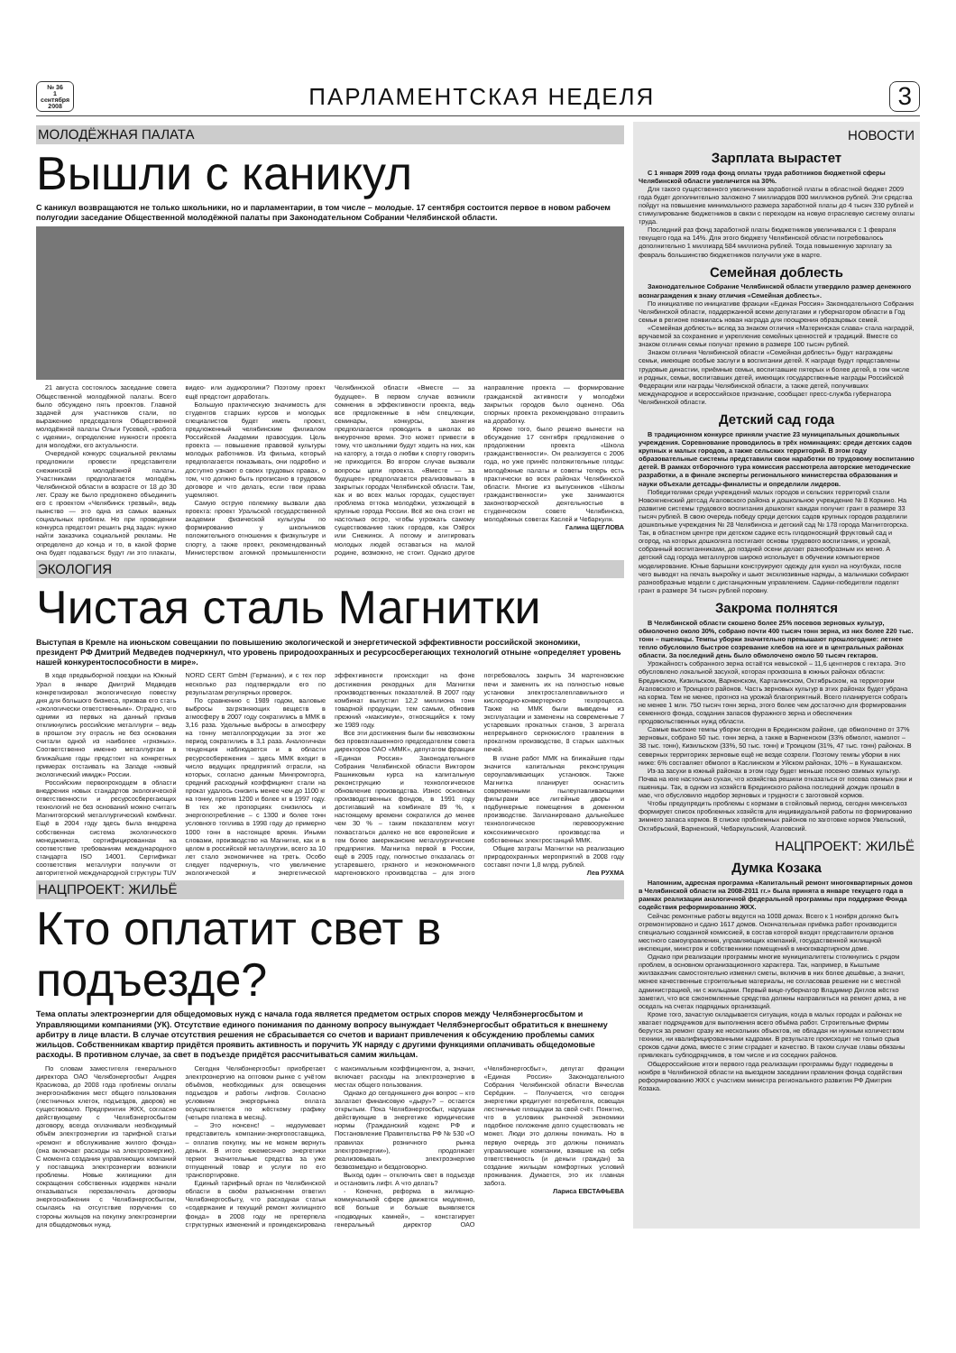№ 36
1
сентября
2008
ПАРЛАМЕНТСКАЯ НЕДЕЛЯ 3
МОЛОДЁЖНАЯ ПАЛАТА
Вышли с каникул
С каникул возвращаются не только школьники, но и парламентарии, в том числе – молодые. 17 сентября состоится первое в новом рабочем полугодии заседание Общественной молодёжной палаты при Законодательном Собрании Челябинской области.
21 августа состоялось заседание совета Общественной молодёжной палаты. Всего было обсуждено пять проектов. Главной задачей для участников стали, по выражению председателя Общественной молодёжной палаты Ольги Гусевой, «работа с идеями», определение нужности проекта для молодёжи, его актуальности.
Очередной конкурс социальной рекламы предложили провести представители снежинской молодёжной палаты. Участниками предполагается молодёжь Челябинской области в возрасте от 18 до 30 лет. Сразу же было предложено объединить его с проектом «Челябинск трезвый», ведь пьянство — это одна из самых важных социальных проблем. Но при проведении конкурса предстоит решить ряд задач: нужно найти заказчика социальной рекламы. Не определено до конца и то, в какой форме она будет подаваться: будут ли это плакаты, видео- или аудиоролики? Поэтому проект ещё предстоит доработать.
Большую практическую значимость для студентов старших курсов и молодых специалистов будет иметь проект, предложенный челябинским филиалом Российской Академии правосудия. Цель проекта — повышение правовой культуры молодых работников. Из фильма, который предполагается показывать, они подробно и доступно узнают о своих трудовых правах, о том, что должно быть прописано в трудовом договоре и что делать, если твои права ущемляют.
Самую острую полемику вызвали два проекта: проект Уральской государственной академии физической культуры по формированию у школьников положительного отношения к физкультуре и спорту, а также проект, рекомендованный Министерством атомной промышленности Челябинской области «Вместе — за будущее». В первом случае возникли сомнения в эффективности проекта, ведь все предложенные в нём спецлекции, семинары, конкурсы, занятия предполагается проводить в школах во внеурочное время. Это может привести в тому, что школьники будут ходить на них, как на каторгу, а тогда о любви к спорту говорить не приходится. Во втором случае вызвали вопросы цели проекта. «Вместе — за будущее» предполагается реализовывать в закрытых городах Челябинской области. Там, как и во всех малых городах, существует проблема оттока молодёжи, уезжающей в крупные города России. Всё же она стоит не настолько остро, чтобы угрожать самому существованию таких городов, как Озёрск или Снежинск. А потому и агитировать молодых людей оставаться на малой родине, возможно, не стоит. Однако другое направление проекта — формирование гражданской активности у молодёжи закрытых городов было оценено. Оба спорных проекта рекомендовано отправить на доработку.
Кроме того, было решено вынести на обсуждение 17 сентября предложение о продолжении проекта «Школа гражданственности». Он реализуется с 2006 года, но уже принёс положительные плоды: молодёжные палаты и советы теперь есть практически во всех районах Челябинской области. Многие из выпускников «Школы гражданственности» уже занимаются законотворческой деятельностью в студенческом совете Челябинска, молодёжных советах Каслей и Чебаркуля.
Галина ЩЕГЛОВА
ЭКОЛОГИЯ
Чистая сталь Магнитки
Выступая в Кремле на июньском совещании по повышению экологической и энергетической эффективности российской экономики, президент РФ Дмитрий Медведев подчеркнул, что уровень природоохранных и ресурсосберегающих технологий отныне «определяет уровень нашей конкурентоспособности в мире».
В ходе предвыборной поездки на Южный Урал в январе Дмитрий Медведев конкретизировал экологическую повестку дня для большого бизнеса, призвав его стать «экологически ответственным». Отрадно, что одними из первых на данный призыв откликнулись российские металлурги – ведь в прошлом эту отрасль не без основания считали одной из наиболее «грязных». Соответственно именно металлургам в ближайшие годы предстоит на конкретных примерах отстаивать на Западе «новый экологический имидж» России.
Российским первопроходцем в области внедрения новых стандартов экологической ответственности и ресурсосберегающих технологий не без оснований можно считать Магнитогорский металлургический комбинат. Ещё в 2004 году здесь была внедрена собственная система экологического менеджмента, сертифицированная на соответствие требованиям международного стандарта ISO 14001. Сертификат соответствия металлурги получили от авторитетной международной структуры TUV NORD CERT GmbH (Германия), и с тех пор несколько раз подтверждали его по результатам регулярных проверок.
По сравнению с 1989 годом, валовые выбросы загрязняющих веществ в атмосферу в 2007 году сократились в ММК в 3,16 раза. Удельные выбросы в атмосферу на тонну металлопродукции за этот же период сократились в 3,1 раза. Аналогичная тенденция наблюдается и в области ресурсосбережения – здесь ММК входит в число ведущих предприятий отрасли, на которых, согласно данным Минпромторга, средний расходный коэффициент стали на прокат удалось снизить менее чем до 1100 кг на тонну, против 1200 и более кг в 1997 году. В тех же пропорциях снизилось и энергопотребление – с 1300 и более тонн условного топлива в 1998 году до примерно 1000 тонн в настоящее время. Иными словами, производство на Магнитке, как и в целом в российской металлургии, всего за 10 лет стало экономичнее на треть. Особо следует подчеркнуть, что увеличение экологической и энергетической эффективности происходит на фоне достижения рекордных для Магнитки производственных показателей. В 2007 году комбинат выпустил 12,2 миллиона тонн товарной продукции, тем самым, обновив прежний «максимум», относящийся к тому же 1989 году.
Все эти достижения были бы невозможны без провозглашенного председателем совета директоров ОАО «ММК», депутатом фракции «Единая Россия» Законодательного Собрания Челябинской области Виктором Рашниковым курса на капитальную реконструкцию и технологическое обновление производства. Износ основных производственных фондов, в 1991 году достигавший на комбинате 89 %, к настоящему времени сократился до менее чем 30 % – таким показателем могут похвастаться далеко не все европейские и тем более американские металлургические предприятия. Магнитка первой в России, ещё в 2005 году, полностью отказалась от устаревшего, грязного и неэкономичного мартеновского производства – для этого потребовалось закрыть 34 мартеновские печи и заменить их на полностью новые установки электросталеплавильного и кислородно-конвертерного техпроцесса. Также на ММК были выведены из эксплуатации и заменены на современные 7 устаревших прокатных станов, 3 агрегата непрерывного сернокислого травления в прокатном производстве, 8 старых шахтных печей.
В плане работ ММК на ближайшие годы значится капитальная реконструкция сероулавливающих установок. Также Магнитка планирует оснастить современными пылеулавливающими фильтрами все литейные дворы и подбункерные помещения в доменном производстве. Запланировано дальнейшее технологическое перевооружение коксохимического производства и собственных электростанций ММК.
Общие затраты Магнитки на реализацию природоохранных мероприятий в 2008 году составят почти 1,8 млрд. рублей.
Лев РУХМА
НАЦПРОЕКТ: ЖИЛЬЁ
Кто оплатит свет в подъезде?
Тема оплаты электроэнергии для общедомовых нужд с начала года является предметом острых споров между Челябэнергосбытом и Управляющими компаниями (УК). Отсутствие единого понимания по данному вопросу вынуждает Челябэнергосбыт обратиться к внешнему арбитру в лице власти. В случае отсутствия решения не сбрасывается со счетов и вариант привлечения к обсуждению проблемы самих жильцов. Собственникам квартир придётся проявить активность и поручить УК наряду с другими функциями оплачивать общедомовые расходы. В противном случае, за свет в подъезде придётся рассчитываться самим жильцам.
По словам заместителя генерального директора ОАО Челябэнергосбыт Андрея Красикова, до 2008 года проблемы оплаты энергоснабжения мест общего пользования (лестничных клеток, подъездов, дворов) не существовало. Предприятия ЖКХ, согласно действующему с Челябэнергосбытом договору, всегда оплачивали необходимый объём электроэнергии из тарифной статьи «ремонт и обслуживание жилого фонда» (она включает расходы на электроэнергию). С момента создания управляющих компаний у поставщика электроэнергии возникли проблемы. Новые жилищники для сокращения собственных издержек начали отказываться перезаключать договоры энергоснабжения с Челябэнергосбытом, ссылаясь на отсутствие поручения со стороны жильцов на покупку электроэнергии для общедомовых нужд.
Сегодня Челябэнергосбыт приобретает электроэнергию на оптовом рынке с учётом объёмов, необходимых для освещения подъездов и работы лифтов. Согласно условиям энергорынка оплата осуществляется по жёсткому графику (четыре платежа в месяц).
– Это нонсенс! – недоумевает представитель компании-энергопоставщика, – оплатив покупку, мы не можем вернуть деньги. В итоге ежемесячно энергетики теряют значительные средства за уже отпущенный товар и услуги по его транспортировке.
Единый тарифный орган по Челябинской области в своём разъяснении ответил Челябэнергосбыту, что расходная статья «содержание и текущий ремонт жилищного фонда» в 2008 году не претерпела структурных изменений и проиндексирована с максимальным коэффициентом, а, значит, включает расходы на электроэнергию в местах общего пользования.
Однако до сегодняшнего дня вопрос – кто залатает финансовую «дыру»? – остается открытым. Пока Челябэнергосбыт, нарушая действующие в энергетике юридические нормы (Гражданский кодекс РФ и Постановление Правительства РФ № 530 «О правилах розничного рынка электроэнергии»), продолжает реализовывать электроэнергию безвозмездно и бездоговорно.
Выход один – отключить свет в подъезде и остановить лифт. А что делать?
- Конечно, реформа в жилищно-коммунальной сфере движется медленно, всё больше и больше выявляется «подводных камней», – констатирует генеральный директор ОАО «Челябэнергосбыт», депутат фракции «Единая Россия» Законодательного Собрания Челябинской области Вячеслав Серёдкин. – Получается, что сегодня энергетики кредитуют потребителя, освещая лестничные площадки за свой счёт. Понятно, что в условиях рыночной экономики подобное положение долго существовать не может. Люди это должны понимать. Но в первую очередь это должны понимать управляющие компании, взявшие на себя ответственность (и деньги граждан) за создание жильцам комфортных условий проживания. Думается, это их главная забота.
Лариса ЕВСТАФЬЕВА
НОВОСТИ
Зарплата вырастет
С 1 января 2009 года фонд оплаты труда работников бюджетной сферы Челябинской области увеличится на 30%.
Для такого существенного увеличения заработной платы в областной бюджет 2009 года будет дополнительно заложено 7 миллиардов 800 миллионов рублей. Эти средства пойдут на повышение минимального размера заработной платы до 4 тысяч 330 рублей и стимулирование бюджетников в связи с переходом на новую отраслевую систему оплаты труда.
Последний раз фонд заработной платы бюджетников увеличивался с 1 февраля текущего года на 14%. Для этого бюджету Челябинской области потребовалось дополнительно 1 миллиард 584 миллиона рублей. Тогда повышенную зарплату за февраль большинство бюджетников получили уже в марте.
Семейная доблесть
Законодательное Собрание Челябинской области утвердило размер денежного вознаграждения к знаку отличия «Семейная доблесть».
По инициативе по инициативе фракции «Единая Россия» Законодательного Собрания Челябинской области, поддержанной всеми депутатами и губернатором области в Год семьи в регионе появилась новая награда для поощрения образцовых семей.
«Семейная доблесть» вслед за знаком отличия «Материнская слава» стала наградой, вручаемой за сохранение и укрепление семейных ценностей и традиций. Вместе со знаком отличия семьи получат премию в размере 100 тысяч рублей.
Знаком отличия Челябинской области «Семейная доблесть» будут награждены семьи, имеющие особые заслуги в воспитании детей. К награде будут представлены трудовые династии, приёмные семьи, воспитавшие пятерых и более детей, в том числе и родных, семьи, воспитавших детей, имеющих государственные награды Российской Федерации или награды Челябинской области, а также детей, получивших международное и всероссийское признание, сообщает пресс-служба губернатора Челябинской области.
Детский сад года
В традиционном конкурсе приняли участие 23 муниципальных дошкольных учреждения. Соревнование проводилось в трёх номинациях: среди детских садов крупных и малых городов, а также сельских территорий. В этом году образовательные системы представили свои наработки по трудовому воспитанию детей. В рамках отборочного тура комиссия рассмотрела авторские методические разработки, а в финале эксперты регионального министерства образования и науки объехали детсады-финалисты и определили лидеров.
Победителями среди учреждений малых городов и сельских территорий стали Новоягненский детсад Агаповского района и дошкольное учреждение № 8 Коркино. На развитие системы трудового воспитания дошколят каждая получит грант в размере 33 тысяч рублей. В свою очередь победу среди детских садов крупных городов разделили дошкольные учреждения № 28 Челябинска и детский сад № 178 города Магнитогорска. Так, в областном центре при детском садике есть плодоносящий фруктовый сад и огород, на которых дошколята постигают основы трудового воспитания, и урожай, собранный воспитанниками, до поздней осени делает разнообразным их меню. А детский сад города металлургов широко использует в обучении компьютерное моделирование. Юные барышни конструируют одежду для кукол на ноутбуках, после чего выводят на печать выкройку и шьют эксклюзивные наряды, а мальчишки собирают разнообразные модели с дистанционным управлением. Садики-победители поделят грант в размере 34 тысяч рублей поровну.
Закрома полнятся
В Челябинской области скошено более 25% посевов зерновых культур, обмолочено около 30%, собрано почти 400 тысяч тонн зерна, из них более 220 тыс. тонн – пшеницы. Темпы уборки значительно превышают прошлогодние: летнее тепло обусловило быстрое созревание хлебов на юге и в центральных районах области. За последний день было обмолочено около 50 тысяч гектаров.
Урожайность собранного зерна остаётся невысокой – 11,6 центнеров с гектара. Это обусловлено локальной засухой, которая произошла в южных районах области: Брединском, Кизильском, Варненском, Карталинском, Октябрьском, на территории Агаповского и Троицкого районов. Часть зерновых культур в этих районах будет убрана на корма. Тем не менее, прогноз на урожай благоприятный. Всего планируется собрать не менее 1 млн. 750 тысяч тонн зерна, этого более чем достаточно для формирования семенного фонда, создания запасов фуражного зерна и обеспечения продовольственных нужд области.
Самые высокие темпы уборки сегодня в Брединском районе, где обмолочено от 37% зерновых, собрано 50 тыс. тонн зерна, а также в Варненском (33% обмолот, намолот – 38 тыс. тонн), Кизильском (33%, 50 тыс. тонн) и Троицком (31%, 47 тыс. тонн) районах. В северных территориях зерновые ещё не везде созрели. Поэтому темпы уборки в них ниже: 6% составляет обмолот в Каслинском и Уйском районах, 10% – в Кунашакском.
Из-за засухи в южный районах в этом году будет меньше посеяно озимых культур. Почва на юге настолько сухая, что хозяйства решили отказаться от посева озимых ржи и пшеницы. Так, в одном из хозяйств Брединского района последний дождик прошёл в мае, что обусловило недобор зерновых и трудности с заготовкой кормов.
Чтобы предупредить проблемы с кормами в стойловый период, сегодня минсельхоз формирует список проблемных хозяйств для индивидуальной работы по формированию зимнего запаса кормов. В списке проблемных районов по заготовке кормов Увельский, Октябрьский, Варненский, Чебаркульский, Агаповский.
НАЦПРОЕКТ: ЖИЛЬЁ
Думка Козака
Напомним, адресная программа «Капитальный ремонт многоквартирных домов в Челябинской области на 2008-2011 гг.» была принята в январе текущего года в рамках реализации аналогичной федеральной программы при поддержке Фонда содействия реформированию ЖКХ.
Сейчас ремонтные работы ведутся на 1008 домах. Всего к 1 ноября должно быть отремонтировано и сдано 1617 домов. Окончательная приёмка работ производится специально созданной комиссией, в состав которой входят представители органов местного самоуправления, управляющих компаний, госудаственной жилищной инспекции, минстроя и собственники помещений в многоквартирном доме.
Однако при реализации программы многие муниципалитеты столкнулись с рядом проблем, в основном организационного характера. Так, например, в Кыштыме жилзаказчик самостоятельно изменил сметы, включив в них более дешёвые, а значит, менее качественные строительные материалы, не согласовав решение ни с местной администрацией, ни с жильцами. Первый вице-губернатор Владимир Дятлов жёстко заметил, что все сэкономленные средства должны направляться на ремонт дома, а не оседать на счетах подрядных организаций.
Кроме того, зачастую складывается ситуация, когда в малых городах и районах не хватает подрядчиков для выполнения всего объёма работ. Строительные фирмы берутся за ремонт сразу же нескольких объектов, не обладая ни нужным количеством техники, ни квалифицированными кадрами. В результате происходит не только срыв сроков сдачи дома, вместе с этим страдает и качество. В таком случае главы обязаны привлекать субподрядчиков, в том числе и из соседних районов.
Общероссийские итоги первого года реализации программы будут подведены в ноябре в Челябинской области на выездном заседании правления фонда содействия реформированию ЖКХ с участием министра регионального развития РФ Дмитрия Козака.